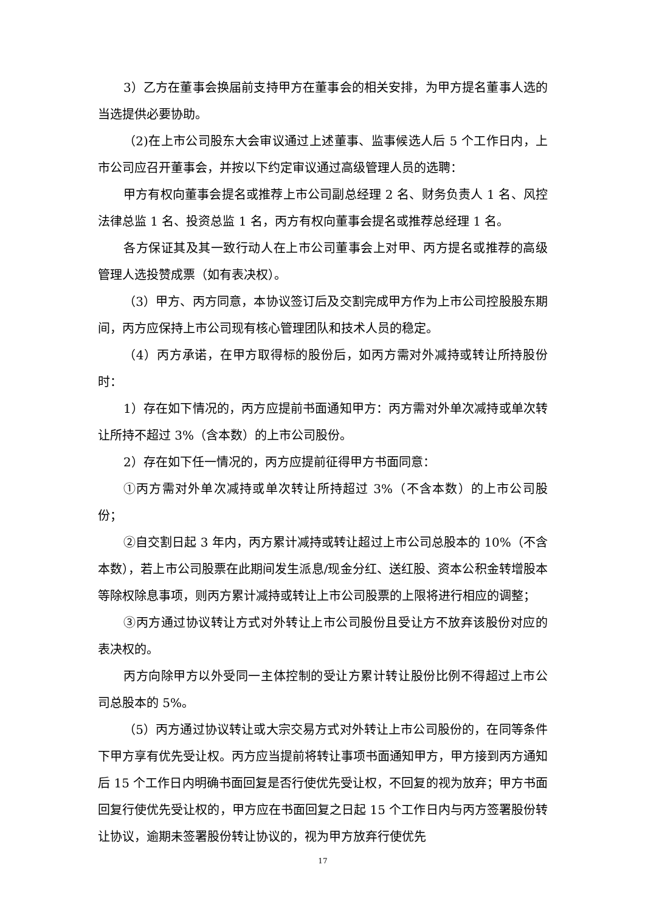3）乙方在董事会换届前支持甲方在董事会的相关安排，为甲方提名董事人选的当选提供必要协助。
（2)在上市公司股东大会审议通过上述董事、监事候选人后 5 个工作日内，上市公司应召开董事会，并按以下约定审议通过高级管理人员的选聘：
甲方有权向董事会提名或推荐上市公司副总经理 2 名、财务负责人 1 名、风控法律总监 1 名、投资总监 1 名，丙方有权向董事会提名或推荐总经理 1 名。
各方保证其及其一致行动人在上市公司董事会上对甲、丙方提名或推荐的高级管理人选投赞成票（如有表决权）。
（3）甲方、丙方同意，本协议签订后及交割完成甲方作为上市公司控股股东期间，丙方应保持上市公司现有核心管理团队和技术人员的稳定。
（4）丙方承诺，在甲方取得标的股份后，如丙方需对外减持或转让所持股份时：
1）存在如下情况的，丙方应提前书面通知甲方：丙方需对外单次减持或单次转让所持不超过 3%（含本数）的上市公司股份。
2）存在如下任一情况的，丙方应提前征得甲方书面同意：
①丙方需对外单次减持或单次转让所持超过 3%（不含本数）的上市公司股份；
②自交割日起 3 年内，丙方累计减持或转让超过上市公司总股本的 10%（不含本数），若上市公司股票在此期间发生派息/现金分红、送红股、资本公积金转增股本等除权除息事项，则丙方累计减持或转让上市公司股票的上限将进行相应的调整；
③丙方通过协议转让方式对外转让上市公司股份且受让方不放弃该股份对应的表决权的。
丙方向除甲方以外受同一主体控制的受让方累计转让股份比例不得超过上市公司总股本的 5%。
（5）丙方通过协议转让或大宗交易方式对外转让上市公司股份的，在同等条件下甲方享有优先受让权。丙方应当提前将转让事项书面通知甲方，甲方接到丙方通知后 15 个工作日内明确书面回复是否行使优先受让权，不回复的视为放弃；甲方书面回复行使优先受让权的，甲方应在书面回复之日起 15 个工作日内与丙方签署股份转让协议，逾期未签署股份转让协议的，视为甲方放弃行使优先
17